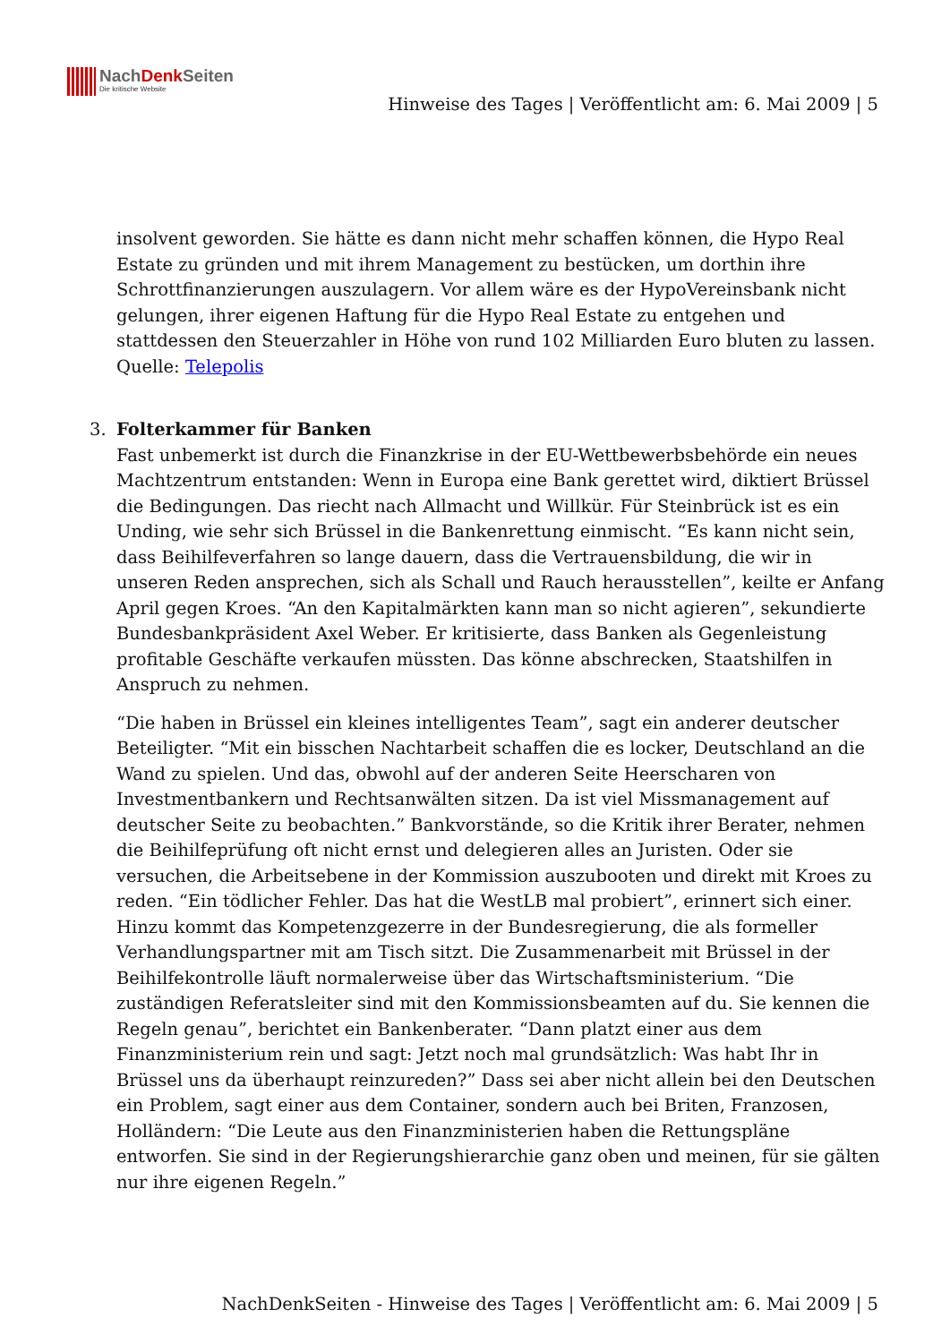NachDenk Seiten
Die kritische Website
Hinweise des Tages | Veröffentlicht am: 6. Mai 2009 | 5
insolvent geworden. Sie hätte es dann nicht mehr schaffen können, die Hypo Real Estate zu gründen und mit ihrem Management zu bestücken, um dorthin ihre Schrottfinanzierungen auszulagern. Vor allem wäre es der HypoVereinsbank nicht gelungen, ihrer eigenen Haftung für die Hypo Real Estate zu entgehen und stattdessen den Steuerzahler in Höhe von rund 102 Milliarden Euro bluten zu lassen.
Quelle: Telepolis
3.
Folterkammer für Banken
Fast unbemerkt ist durch die Finanzkrise in der EU-Wettbewerbsbehörde ein neues Machtzentrum entstanden: Wenn in Europa eine Bank gerettet wird, diktiert Brüssel die Bedingungen. Das riecht nach Allmacht und Willkür. Für Steinbrück ist es ein Unding, wie sehr sich Brüssel in die Bankenrettung einmischt. “Es kann nicht sein, dass Beihilfeverfahren so lange dauern, dass die Vertrauensbildung, die wir in unseren Reden ansprechen, sich als Schall und Rauch herausstellen”, keilte er Anfang April gegen Kroes. “An den Kapitalmärkten kann man so nicht agieren”, sekundierte Bundesbankpräsident Axel Weber. Er kritisierte, dass Banken als Gegenleistung profitable Geschäfte verkaufen müssten. Das könne abschrecken, Staatshilfen in Anspruch zu nehmen.
“Die haben in Brüssel ein kleines intelligentes Team”, sagt ein anderer deutscher Beteiligter. “Mit ein bisschen Nachtarbeit schaffen die es locker, Deutschland an die Wand zu spielen. Und das, obwohl auf der anderen Seite Heerscharen von Investmentbankern und Rechtsanwälten sitzen. Da ist viel Missmanagement auf deutscher Seite zu beobachten.” Bankvorstände, so die Kritik ihrer Berater, nehmen die Beihilfeprüfung oft nicht ernst und delegieren alles an Juristen. Oder sie versuchen, die Arbeitsebene in der Kommission auszubooten und direkt mit Kroes zu reden. “Ein tödlicher Fehler. Das hat die WestLB mal probiert”, erinnert sich einer. Hinzu kommt das Kompetenzgezerre in der Bundesregierung, die als formeller Verhandlungspartner mit am Tisch sitzt. Die Zusammenarbeit mit Brüssel in der Beihilfekontrolle läuft normalerweise über das Wirtschaftsministerium. “Die zuständigen Referatsleiter sind mit den Kommissionsbeamten auf du. Sie kennen die Regeln genau”, berichtet ein Bankenberater. “Dann platzt einer aus dem Finanzministerium rein und sagt: Jetzt noch mal grundsätzlich: Was habt Ihr in Brüssel uns da überhaupt reinzureden?” Dass sei aber nicht allein bei den Deutschen ein Problem, sagt einer aus dem Container, sondern auch bei Briten, Franzosen, Holländern: “Die Leute aus den Finanzministerien haben die Rettungspläne entworfen. Sie sind in der Regierungshierarchie ganz oben und meinen, für sie gälten nur ihre eigenen Regeln.”
NachDenkSeiten - Hinweise des Tages | Veröffentlicht am: 6. Mai 2009 | 5